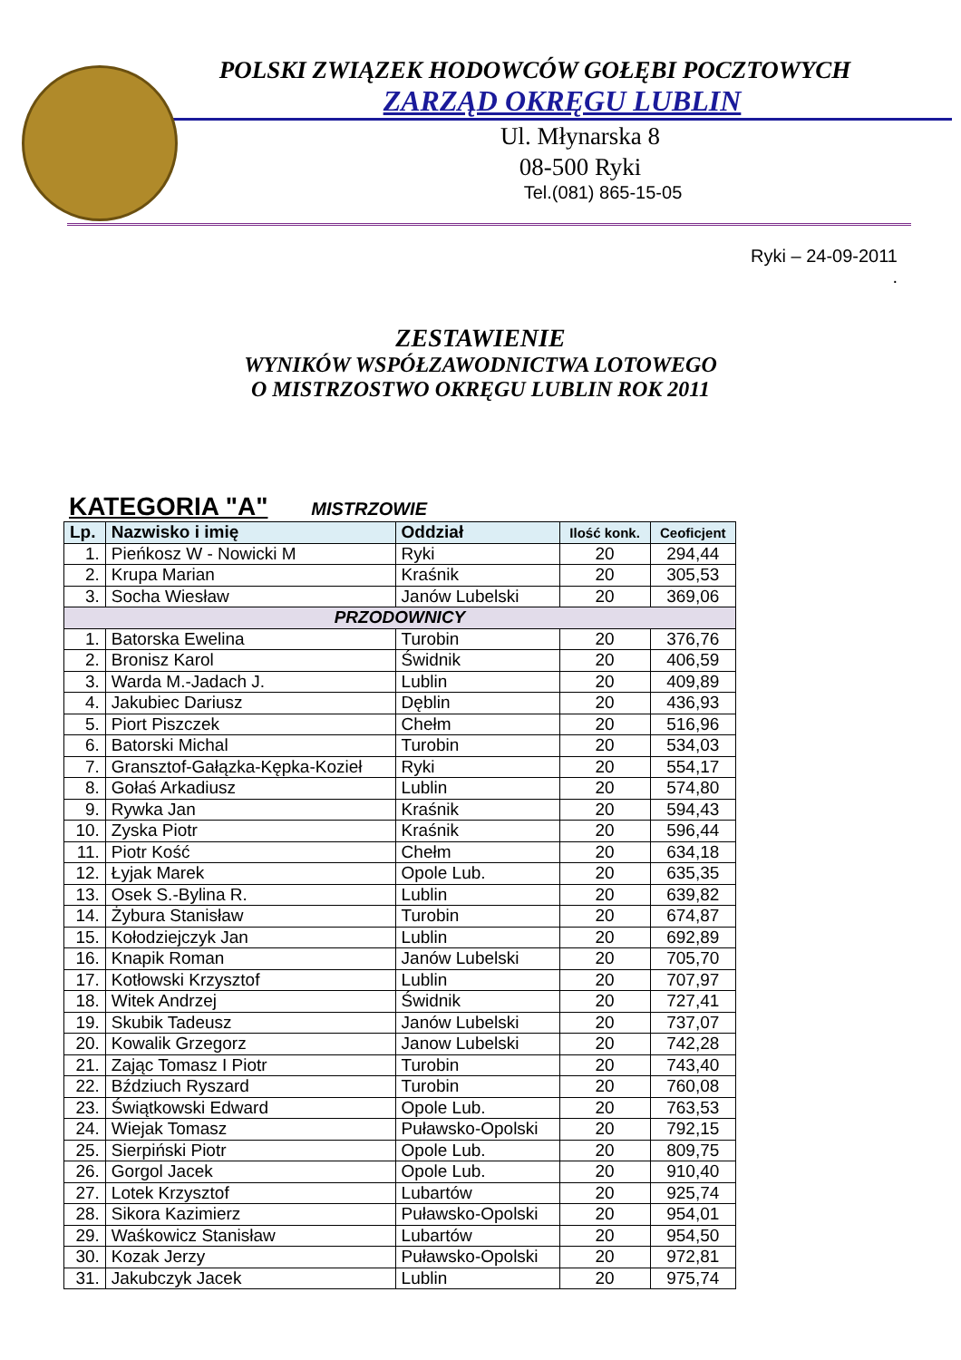POLSKI ZWIĄZEK HODOWCÓW GOŁĘBI POCZTOWYCH
ZARZĄD OKRĘGU LUBLIN
Ul. Młynarska 8
08-500 Ryki
Tel.(081) 865-15-05
Ryki – 24-09-2011
.
ZESTAWIENIE
WYNIKÓW WSPÓŁZAWODNICTWA LOTOWEGO
O MISTRZOSTWO OKRĘGU LUBLIN ROK 2011
KATEGORIA "A" MISTRZOWIE
| Lp. | Nazwisko i imię | Oddział | Ilość konk. | Ceoficjent |
| --- | --- | --- | --- | --- |
| 1. | Pieńkosz W - Nowicki M | Ryki | 20 | 294,44 |
| 2. | Krupa Marian | Kraśnik | 20 | 305,53 |
| 3. | Socha Wiesław | Janów Lubelski | 20 | 369,06 |
| PRZODOWNICY | | | | |
| 1. | Batorska Ewelina | Turobin | 20 | 376,76 |
| 2. | Bronisz Karol | Świdnik | 20 | 406,59 |
| 3. | Warda M.-Jadach J. | Lublin | 20 | 409,89 |
| 4. | Jakubiec Dariusz | Dęblin | 20 | 436,93 |
| 5. | Piort Piszczek | Chełm | 20 | 516,96 |
| 6. | Batorski Michal | Turobin | 20 | 534,03 |
| 7. | Gransztof-Gałązka-Kępka-Kozieł | Ryki | 20 | 554,17 |
| 8. | Gołaś Arkadiusz | Lublin | 20 | 574,80 |
| 9. | Rywka Jan | Kraśnik | 20 | 594,43 |
| 10. | Zyska Piotr | Kraśnik | 20 | 596,44 |
| 11. | Piotr Kość | Chełm | 20 | 634,18 |
| 12. | Łyjak Marek | Opole Lub. | 20 | 635,35 |
| 13. | Osek S.-Bylina R. | Lublin | 20 | 639,82 |
| 14. | Żybura Stanisław | Turobin | 20 | 674,87 |
| 15. | Kołodziejczyk Jan | Lublin | 20 | 692,89 |
| 16. | Knapik Roman | Janów Lubelski | 20 | 705,70 |
| 17. | Kotłowski Krzysztof | Lublin | 20 | 707,97 |
| 18. | Witek Andrzej | Świdnik | 20 | 727,41 |
| 19. | Skubik Tadeusz | Janów Lubelski | 20 | 737,07 |
| 20. | Kowalik Grzegorz | Janow Lubelski | 20 | 742,28 |
| 21. | Zając Tomasz I Piotr | Turobin | 20 | 743,40 |
| 22. | Bździuch Ryszard | Turobin | 20 | 760,08 |
| 23. | Świątkowski Edward | Opole Lub. | 20 | 763,53 |
| 24. | Wiejak Tomasz | Puławsko-Opolski | 20 | 792,15 |
| 25. | Sierpiński Piotr | Opole Lub. | 20 | 809,75 |
| 26. | Gorgol Jacek | Opole Lub. | 20 | 910,40 |
| 27. | Lotek Krzysztof | Lubartów | 20 | 925,74 |
| 28. | Sikora Kazimierz | Puławsko-Opolski | 20 | 954,01 |
| 29. | Waśkowicz Stanisław | Lubartów | 20 | 954,50 |
| 30. | Kozak Jerzy | Puławsko-Opolski | 20 | 972,81 |
| 31. | Jakubczyk Jacek | Lublin | 20 | 975,74 |